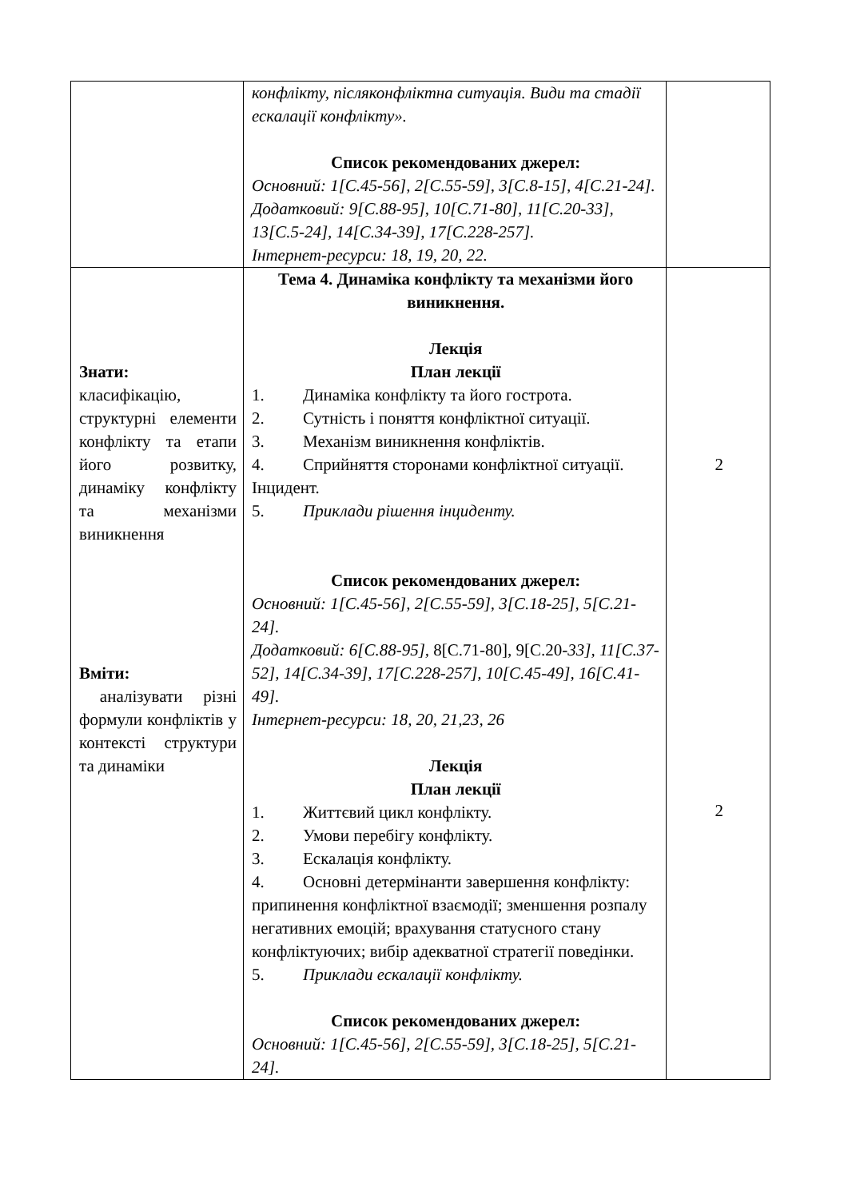| | конфлікту, післяконфліктна ситуація. Види та стадії ескалації конфлікту». Список рекомендованих джерел: Основний: 1[С.45-56], 2[С.55-59], 3[С.8-15], 4[С.21-24]. Додатковий: 9[С.88-95], 10[С.71-80], 11[С.20-33], 13[С.5-24], 14[С.34-39], 17[С.228-257]. Інтернет-ресурси: 18, 19, 20, 22. | |
| Знати: класифікацію, структурні елементи конфлікту та етапи його розвитку, динаміку конфлікту та механізми виникнення Вміти: аналізувати різні формули конфліктів у контексті структури та динаміки | Тема 4. Динаміка конфлікту та механізми його виникнення. Лекція План лекції 1. Динаміка конфлікту та його гострота. 2. Сутність і поняття конфліктної ситуації. 3. Механізм виникнення конфліктів. 4. Сприйняття сторонами конфліктної ситуації. Інцидент. 5. Приклади рішення інциденту. Список рекомендованих джерел: Основний: 1[С.45-56], 2[С.55-59], 3[С.18-25], 5[С.21-24]. Додатковий: 6[С.88-95], 8[С.71-80], 9[С.20- 33], 11[С.37-52], 14[С.34-39], 17[С.228-257], 10[С.45-49], 16[С.41-49]. Інтернет-ресурси: 18, 20, 21,23, 26 Лекція План лекції 1. Життєвий цикл конфлікту. 2. Умови перебігу конфлікту. 3. Ескалація конфлікту. 4. Основні детермінанти завершення конфлікту: припинення конфліктної взаємодії; зменшення розпалу негативних емоцій; врахування статусного стану конфліктуючих; вибір адекватної стратегії поведінки. 5. Приклади ескалації конфлікту. Список рекомендованих джерел: Основний: 1[С.45-56], 2[С.55-59], 3[С.18-25], 5[С.21-24]. | 2 2 |